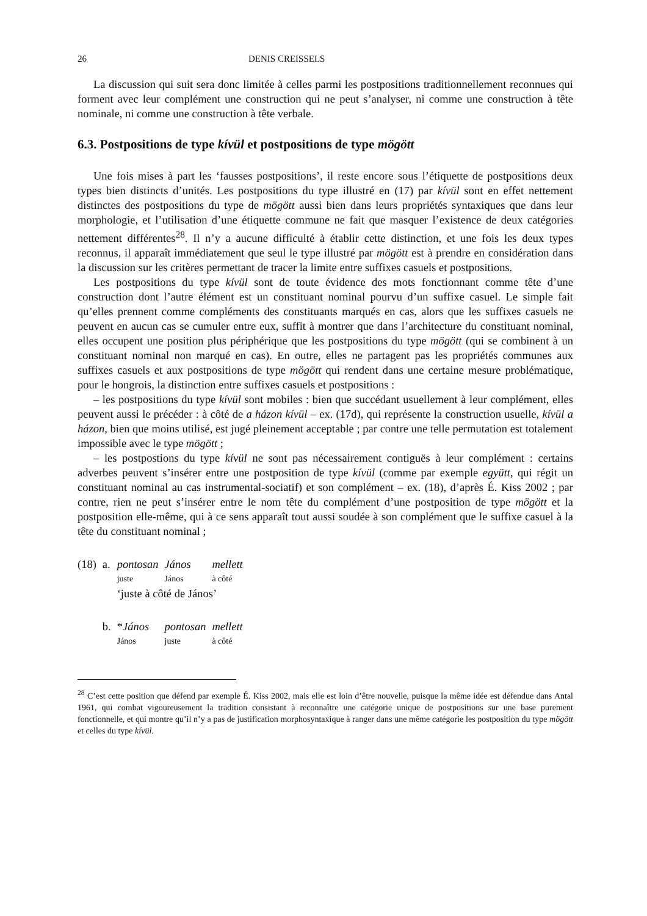26 DENIS CREISSELS
La discussion qui suit sera donc limitée à celles parmi les postpositions traditionnellement reconnues qui forment avec leur complément une construction qui ne peut s’analyser, ni comme une construction à tête nominale, ni comme une construction à tête verbale.
6.3. Postpositions de type kívül et postpositions de type mögött
Une fois mises à part les ‘fausses postpositions’, il reste encore sous l’étiquette de postpositions deux types bien distincts d’unités. Les postpositions du type illustré en (17) par kívül sont en effet nettement distinctes des postpositions du type de mögött aussi bien dans leurs propriétés syntaxiques que dans leur morphologie, et l’utilisation d’une étiquette commune ne fait que masquer l’existence de deux catégories nettement différentes<sup>28</sup>. Il n’y a aucune difficulté à établir cette distinction, et une fois les deux types reconnus, il apparaît immédiatement que seul le type illustré par mögött est à prendre en considération dans la discussion sur les critères permettant de tracer la limite entre suffixes casuels et postpositions.
Les postpositions du type kívül sont de toute évidence des mots fonctionnant comme tête d’une construction dont l’autre élément est un constituant nominal pourvu d’un suffixe casuel. Le simple fait qu’elles prennent comme compléments des constituants marqués en cas, alors que les suffixes casuels ne peuvent en aucun cas se cumuler entre eux, suffit à montrer que dans l’architecture du constituant nominal, elles occupent une position plus périphérique que les postpositions du type mögött (qui se combinent à un constituant nominal non marqué en cas). En outre, elles ne partagent pas les propriétés communes aux suffixes casuels et aux postpositions de type mögött qui rendent dans une certaine mesure problématique, pour le hongrois, la distinction entre suffixes casuels et postpositions :
– les postpositions du type kívül sont mobiles : bien que succédant usuellement à leur complément, elles peuvent aussi le précéder : à côté de a házon kívül – ex. (17d), qui représente la construction usuelle, kívül a házon, bien que moins utilisé, est jugé pleinement acceptable ; par contre une telle permutation est totalement impossible avec le type mögött ;
– les postpostions du type kívül ne sont pas nécessairement contiguës à leur complément : certains adverbes peuvent s’insérer entre une postposition de type kívül (comme par exemple együtt, qui régit un constituant nominal au cas instrumental-sociatif) et son complément – ex. (18), d’après É. Kiss 2002 ; par contre, rien ne peut s’insérer entre le nom tête du complément d’une postposition de type mögött et la postposition elle-même, qui à ce sens apparaît tout aussi soudée à son complément que le suffixe casuel à la tête du constituant nominal ;
| (18) | a. | pontosan | János | mellett |
| | | juste | János | à côté |
| | | ‘juste à côté de János’ | | |
| | b. | * János | pontosan | mellett |
| | | János | juste | à côté |
<sup>28</sup> C’est cette position que défend par exemple É. Kiss 2002, mais elle est loin d’être nouvelle, puisque la même idée est défendue dans Antal 1961, qui combat vigoureusement la tradition consistant à reconnaître une catégorie unique de postpositions sur une base purement fonctionnelle, et qui montre qu’il n’y a pas de justification morphosyntaxique à ranger dans une même catégorie les postposition du type mögött et celles du type kívül.